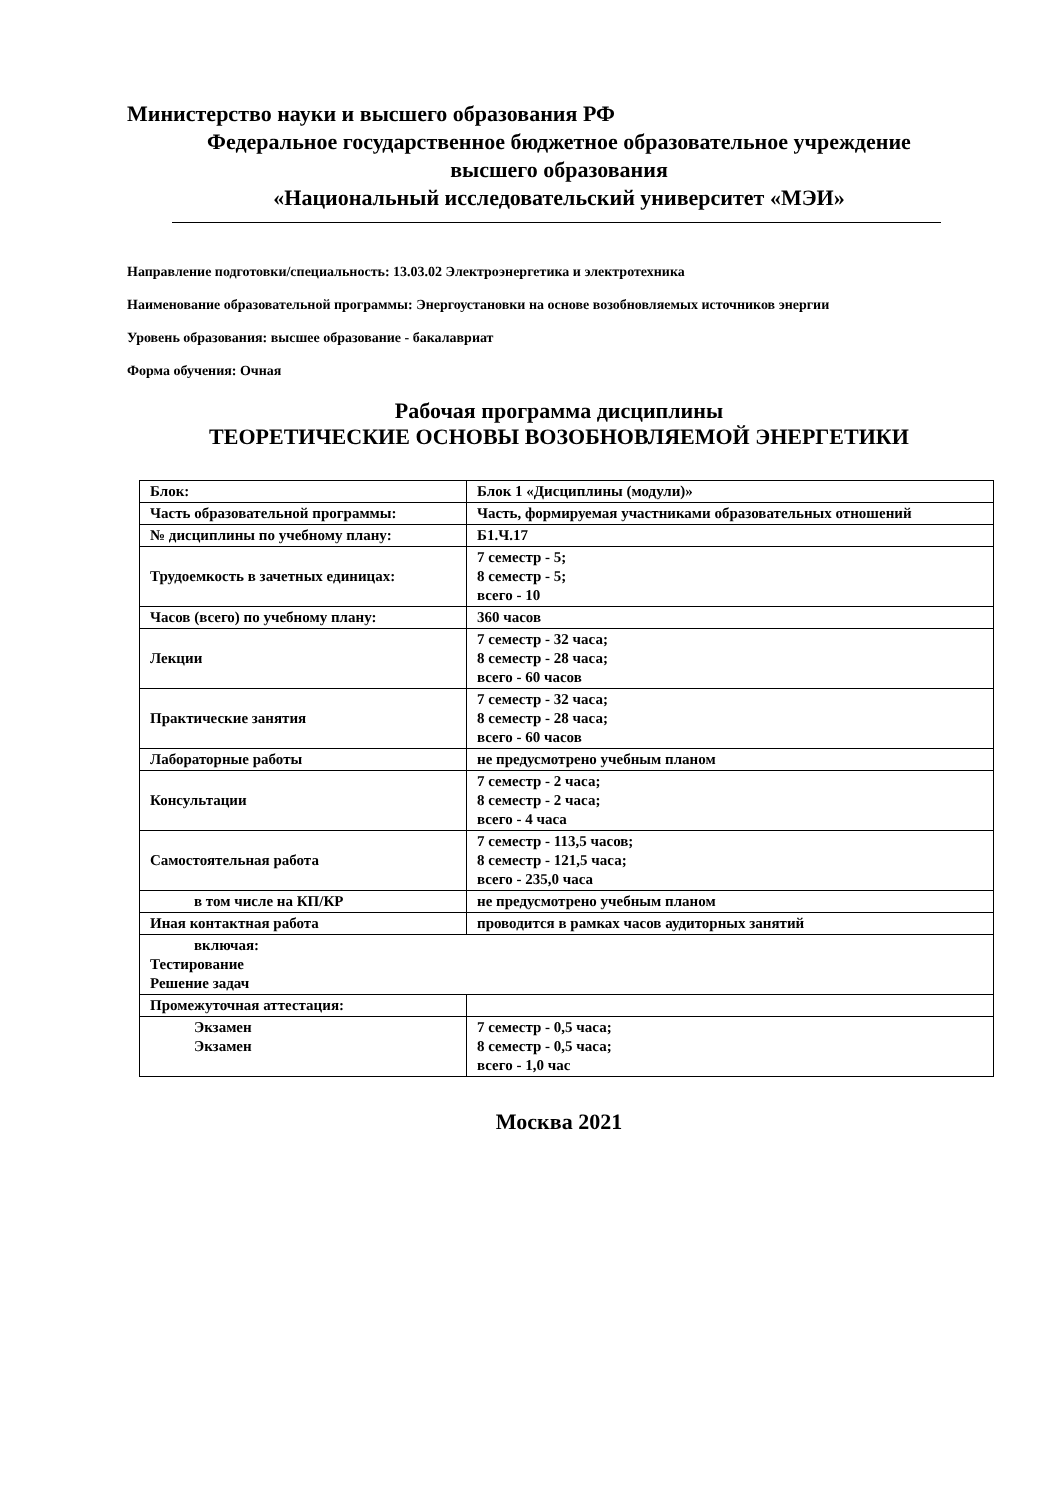Министерство науки и высшего образования РФ
Федеральное государственное бюджетное образовательное учреждение
высшего образования
«Национальный исследовательский университет «МЭИ»
Направление подготовки/специальность: 13.03.02 Электроэнергетика и электротехника
Наименование образовательной программы: Энергоустановки на основе возобновляемых источников энергии
Уровень образования: высшее образование - бакалавриат
Форма обучения: Очная
Рабочая программа дисциплины
ТЕОРЕТИЧЕСКИЕ ОСНОВЫ ВОЗОБНОВЛЯЕМОЙ ЭНЕРГЕТИКИ
| Блок: | Блок 1 «Дисциплины (модули)» |
| Часть образовательной программы: | Часть, формируемая участниками образовательных отношений |
| № дисциплины по учебному плану: | Б1.Ч.17 |
| Трудоемкость в зачетных единицах: | 7 семестр - 5; 8 семестр - 5; всего - 10 |
| Часов (всего) по учебному плану: | 360 часов |
| Лекции | 7 семестр - 32 часа; 8 семестр - 28 часа; всего - 60 часов |
| Практические занятия | 7 семестр - 32 часа; 8 семестр - 28 часа; всего - 60 часов |
| Лабораторные работы | не предусмотрено учебным планом |
| Консультации | 7 семестр - 2 часа; 8 семестр - 2 часа; всего - 4 часа |
| Самостоятельная работа | 7 семестр - 113,5 часов; 8 семестр - 121,5 часа; всего - 235,0 часа |
| в том числе на КП/КР | не предусмотрено учебным планом |
| Иная контактная работа | проводится в рамках часов аудиторных занятий |
| включая: Тестирование Решение задач | |
| Промежуточная аттестация: | |
| Экзамен Экзамен | 7 семестр - 0,5 часа; 8 семестр - 0,5 часа; всего - 1,0 час |
Москва 2021